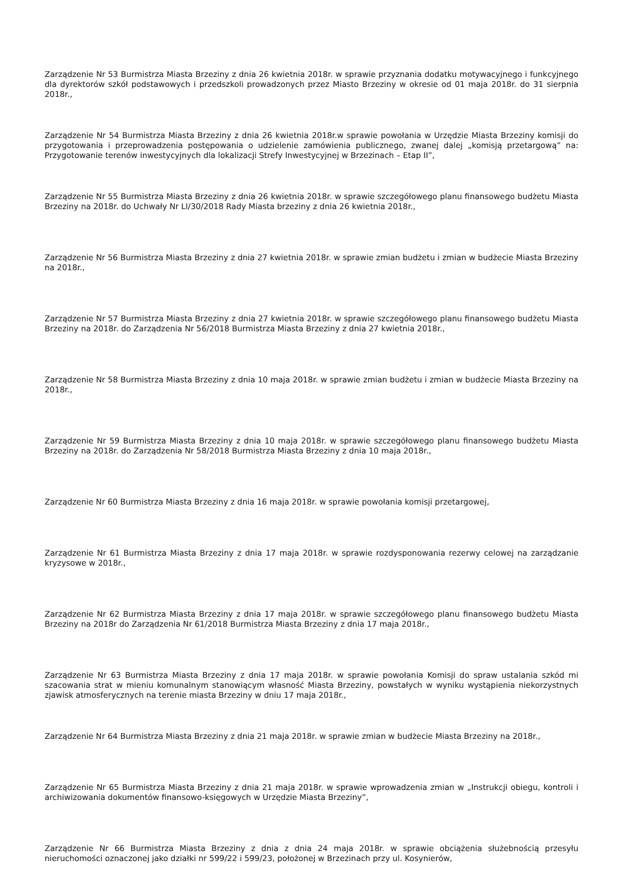Zarządzenie Nr 53 Burmistrza Miasta Brzeziny z dnia 26 kwietnia 2018r. w sprawie przyznania dodatku motywacyjnego i funkcyjnego dla dyrektorów szkół podstawowych i przedszkoli prowadzonych przez Miasto Brzeziny w okresie od 01 maja 2018r. do 31 sierpnia 2018r.,
Zarządzenie Nr 54 Burmistrza Miasta Brzeziny z dnia 26 kwietnia 2018r.w sprawie powołania w Urzędzie Miasta Brzeziny komisji do przygotowania i przeprowadzenia postępowania o udzielenie zamówienia publicznego, zwanej dalej „komisją przetargową” na: Przygotowanie terenów inwestycyjnych dla lokalizacji Strefy Inwestycyjnej w Brzezinach – Etap II”,
Zarządzenie Nr 55 Burmistrza Miasta Brzeziny z dnia 26 kwietnia 2018r. w sprawie szczegółowego planu finansowego budżetu Miasta Brzeziny na 2018r. do Uchwały Nr LI/30/2018 Rady Miasta brzeziny z dnia 26 kwietnia 2018r.,
Zarządzenie Nr 56 Burmistrza Miasta Brzeziny z dnia 27 kwietnia 2018r. w sprawie zmian budżetu i zmian w budżecie Miasta Brzeziny na 2018r.,
Zarządzenie Nr 57 Burmistrza Miasta Brzeziny z dnia 27 kwietnia 2018r. w sprawie szczegółowego planu finansowego budżetu Miasta Brzeziny na 2018r. do Zarządzenia Nr 56/2018 Burmistrza Miasta Brzeziny z dnia 27 kwietnia 2018r.,
Zarządzenie Nr 58 Burmistrza Miasta Brzeziny z dnia 10 maja 2018r. w sprawie zmian budżetu i zmian w budżecie Miasta Brzeziny na 2018r.,
Zarządzenie Nr 59 Burmistrza Miasta Brzeziny z dnia 10 maja 2018r. w sprawie szczegółowego planu finansowego budżetu Miasta Brzeziny na 2018r. do Zarządzenia Nr 58/2018 Burmistrza Miasta Brzeziny z dnia 10 maja 2018r.,
Zarządzenie Nr 60 Burmistrza Miasta Brzeziny z dnia 16 maja 2018r. w sprawie powołania komisji przetargowej,
Zarządzenie Nr 61 Burmistrza Miasta Brzeziny z dnia 17 maja 2018r. w sprawie rozdysponowania rezerwy celowej na zarządzanie kryzysowe w 2018r.,
Zarządzenie Nr 62 Burmistrza Miasta Brzeziny z dnia 17 maja 2018r. w sprawie szczegółowego planu finansowego budżetu Miasta Brzeziny na 2018r do Zarządzenia Nr 61/2018 Burmistrza Miasta Brzeziny z dnia 17 maja 2018r.,
Zarządzenie Nr 63 Burmistrza Miasta Brzeziny z dnia 17 maja 2018r. w sprawie powołania Komisji do spraw ustalania szkód mi szacowania strat w mieniu komunalnym stanowiącym własność Miasta Brzeziny, powstałych w wyniku wystąpienia niekorzystnych zjawisk atmosferycznych na terenie miasta Brzeziny w dniu 17 maja 2018r.,
Zarządzenie Nr 64 Burmistrza Miasta Brzeziny z dnia 21 maja 2018r. w sprawie zmian w budżecie Miasta Brzeziny na 2018r.,
Zarządzenie Nr 65 Burmistrza Miasta Brzeziny z dnia 21 maja 2018r. w sprawie wprowadzenia zmian w „Instrukcji obiegu, kontroli i archiwizowania dokumentów finansowo-księgowych w Urzędzie Miasta Brzeziny”,
Zarządzenie Nr 66 Burmistrza Miasta Brzeziny z dnia z dnia 24 maja 2018r. w sprawie obciążenia służebnością przesyłu nieruchomości oznaczonej jako działki nr 599/22 i 599/23, położonej w Brzezinach przy ul. Kosynierów,